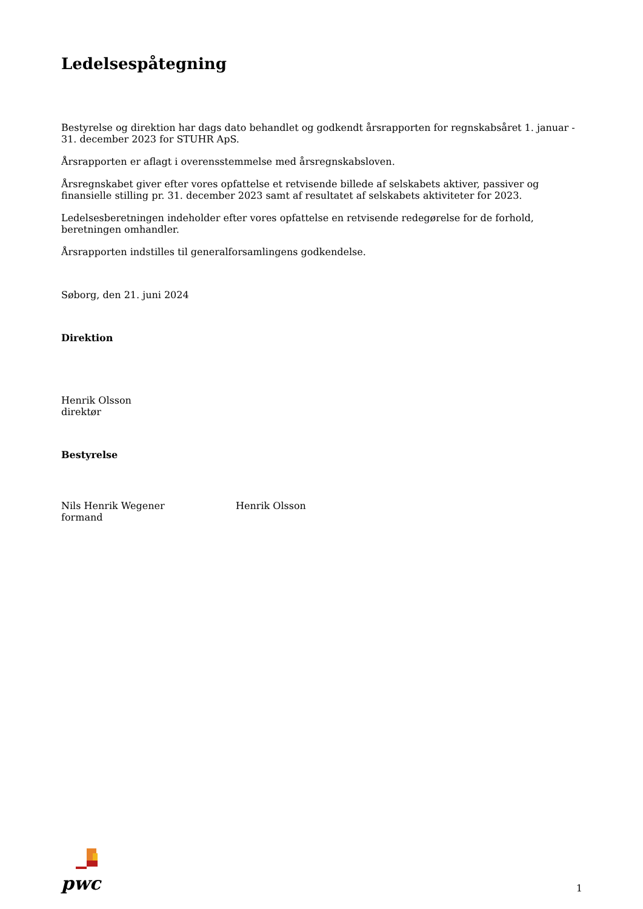Ledelsespåtegning
Bestyrelse og direktion har dags dato behandlet og godkendt årsrapporten for regnskabsåret 1. januar - 31. december 2023 for STUHR ApS.
Årsrapporten er aflagt i overensstemmelse med årsregnskabsloven.
Årsregnskabet giver efter vores opfattelse et retvisende billede af selskabets aktiver, passiver og finansielle stilling pr. 31. december 2023 samt af resultatet af selskabets aktiviteter for 2023.
Ledelsesberetningen indeholder efter vores opfattelse en retvisende redegørelse for de forhold, beretningen omhandler.
Årsrapporten indstilles til generalforsamlingens godkendelse.
Søborg, den 21. juni 2024
Direktion
Henrik Olsson
direktør
Bestyrelse
Nils Henrik Wegener
formand
Henrik Olsson
pwc
1